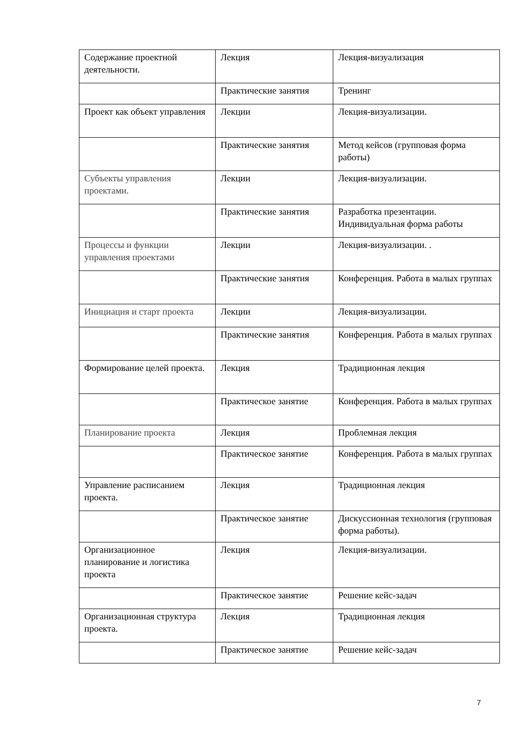| Содержание проектной деятельности. | Лекция | Лекция-визуализация |
| | Практические занятия | Тренинг |
| Проект как объект управления | Лекции | Лекция-визуализации. |
| | Практические занятия | Метод кейсов (групповая форма работы) |
| Субъекты управления проектами. | Лекции | Лекция-визуализации. |
| | Практические занятия | Разработка презентации. Индивидуальная форма работы |
| Процессы и функции управления проектами | Лекции | Лекция-визуализации. . |
| | Практические занятия | Конференция. Работа в малых группах |
| Инициация и старт проекта | Лекции | Лекция-визуализации. |
| | Практические занятия | Конференция. Работа в малых группах |
| Формирование целей проекта. | Лекция | Традиционная лекция |
| | Практическое занятие | Конференция. Работа в малых группах |
| Планирование проекта | Лекция | Проблемная лекция |
| | Практическое занятие | Конференция. Работа в малых группах |
| Управление расписанием проекта. | Лекция | Традиционная лекция |
| | Практическое занятие | Дискуссионная технология (групповая форма работы). |
| Организационное планирование и логистика проекта | Лекция | Лекция-визуализации. |
| | Практическое занятие | Решение кейс-задач |
| Организационная структура проекта. | Лекция | Традиционная лекция |
| | Практическое занятие | Решение кейс-задач |
7